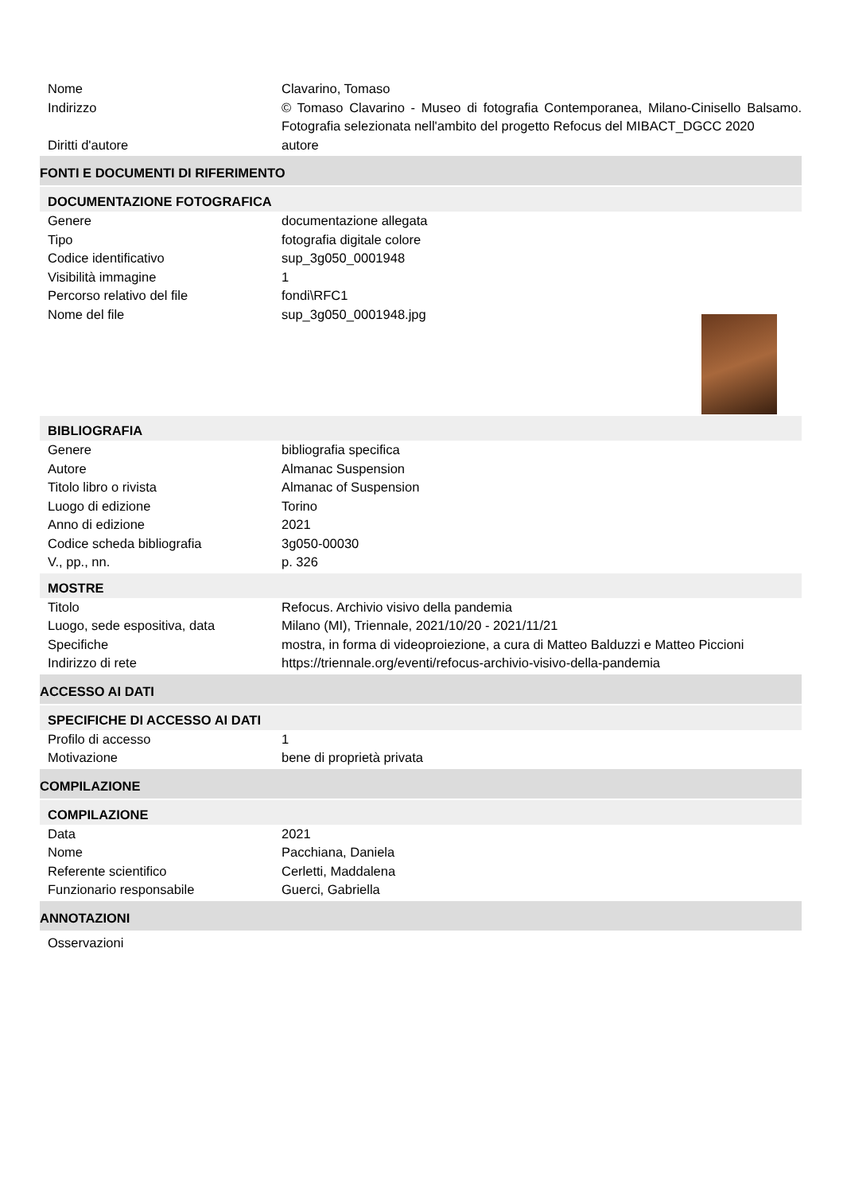Nome Clavarino, Tomaso
Indirizzo © Tomaso Clavarino - Museo di fotografia Contemporanea, Milano-Cinisello Balsamo. Fotografia selezionata nell'ambito del progetto Refocus del MIBACT_DGCC 2020
Diritti d'autore autore
FONTI E DOCUMENTI DI RIFERIMENTO
DOCUMENTAZIONE FOTOGRAFICA
Genere documentazione allegata
Tipo fotografia digitale colore
Codice identificativo sup_3g050_0001948
Visibilità immagine 1
Percorso relativo del file fondi\RFC1
Nome del file sup_3g050_0001948.jpg
BIBLIOGRAFIA
Genere bibliografia specifica
Autore Almanac Suspension
Titolo libro o rivista Almanac of Suspension
Luogo di edizione Torino
Anno di edizione 2021
Codice scheda bibliografia 3g050-00030
V., pp., nn. p. 326
MOSTRE
Titolo Refocus. Archivio visivo della pandemia
Luogo, sede espositiva, data Milano (MI), Triennale, 2021/10/20 - 2021/11/21
Specifiche mostra, in forma di videoproiezione, a cura di Matteo Balduzzi e Matteo Piccioni
Indirizzo di rete https://triennale.org/eventi/refocus-archivio-visivo-della-pandemia
ACCESSO AI DATI
SPECIFICHE DI ACCESSO AI DATI
Profilo di accesso 1
Motivazione bene di proprietà privata
COMPILAZIONE
COMPILAZIONE
Data 2021
Nome Pacchiana, Daniela
Referente scientifico Cerletti, Maddalena
Funzionario responsabile Guerci, Gabriella
ANNOTAZIONI
Osservazioni